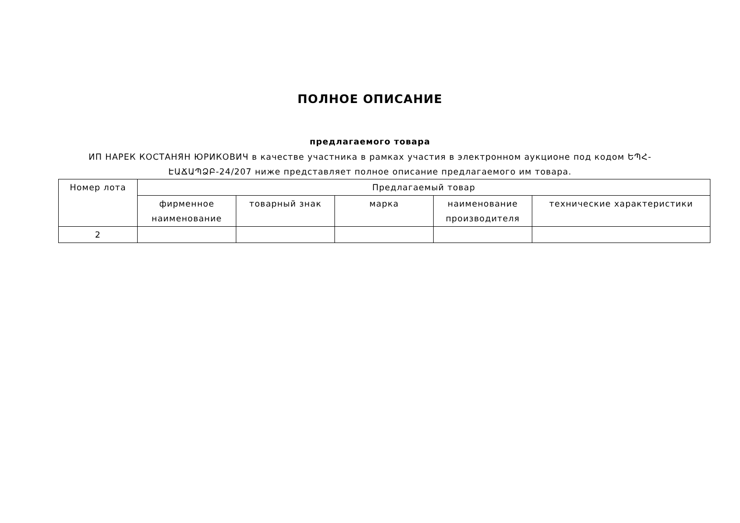ПОЛНОЕ ОПИСАНИЕ
предлагаемого товара
ИП НАРЕК КОСТАНЯН ЮРИКОВИЧ в качестве участника в рамках участия в электронном аукционе под кодом ԵՊՀ-ԷԱՃԱՊՁԲ-24/207 ниже представляет полное описание предлагаемого им товара.
| Номер лота | Предлагаемый товар | | | | |
| --- | --- | --- | --- | --- | --- |
| | фирменное наименование | товарный знак | марка | наименование производителя | технические характеристики |
| 2 | | | | | |